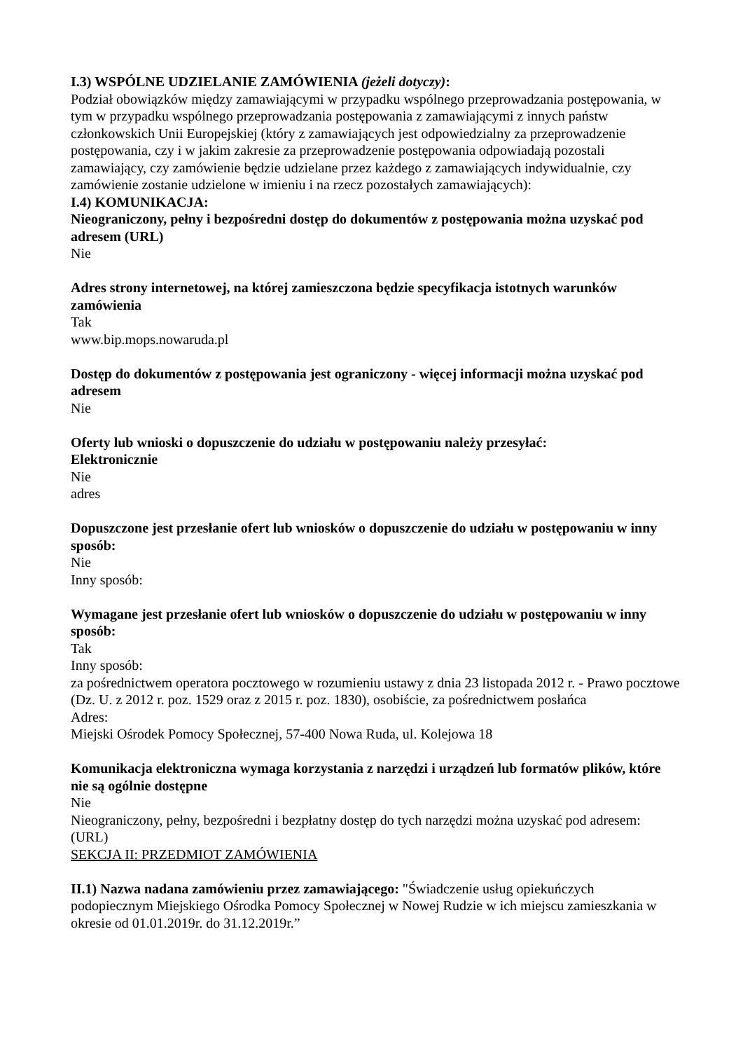I.3) WSPÓLNE UDZIELANIE ZAMÓWIENIA (jeżeli dotyczy):
Podział obowiązków między zamawiającymi w przypadku wspólnego przeprowadzania postępowania, w tym w przypadku wspólnego przeprowadzania postępowania z zamawiającymi z innych państw członkowskich Unii Europejskiej (który z zamawiających jest odpowiedzialny za przeprowadzenie postępowania, czy i w jakim zakresie za przeprowadzenie postępowania odpowiadają pozostali zamawiający, czy zamówienie będzie udzielane przez każdego z zamawiających indywidualnie, czy zamówienie zostanie udzielone w imieniu i na rzecz pozostałych zamawiających):
I.4) KOMUNIKACJA:
Nieograniczony, pełny i bezpośredni dostęp do dokumentów z postępowania można uzyskać pod adresem (URL)
Nie
Adres strony internetowej, na której zamieszczona będzie specyfikacja istotnych warunków zamówienia
Tak
www.bip.mops.nowaruda.pl
Dostęp do dokumentów z postępowania jest ograniczony - więcej informacji można uzyskać pod adresem
Nie
Oferty lub wnioski o dopuszczenie do udziału w postępowaniu należy przesyłać:
Elektronicznie
Nie
adres
Dopuszczone jest przesłanie ofert lub wniosków o dopuszczenie do udziału w postępowaniu w inny sposób:
Nie
Inny sposób:
Wymagane jest przesłanie ofert lub wniosków o dopuszczenie do udziału w postępowaniu w inny sposób:
Tak
Inny sposób:
za pośrednictwem operatora pocztowego w rozumieniu ustawy z dnia 23 listopada 2012 r. - Prawo pocztowe (Dz. U. z 2012 r. poz. 1529 oraz z 2015 r. poz. 1830), osobiście, za pośrednictwem posłańca
Adres:
Miejski Ośrodek Pomocy Społecznej, 57-400 Nowa Ruda, ul. Kolejowa 18
Komunikacja elektroniczna wymaga korzystania z narzędzi i urządzeń lub formatów plików, które nie są ogólnie dostępne
Nie
Nieograniczony, pełny, bezpośredni i bezpłatny dostęp do tych narzędzi można uzyskać pod adresem: (URL)
SEKCJA II: PRZEDMIOT ZAMÓWIENIA
II.1) Nazwa nadana zamówieniu przez zamawiającego: "Świadczenie usług opiekuńczych podopiecznym Miejskiego Ośrodka Pomocy Społecznej w Nowej Rudzie w ich miejscu zamieszkania w okresie od 01.01.2019r. do 31.12.2019r.”